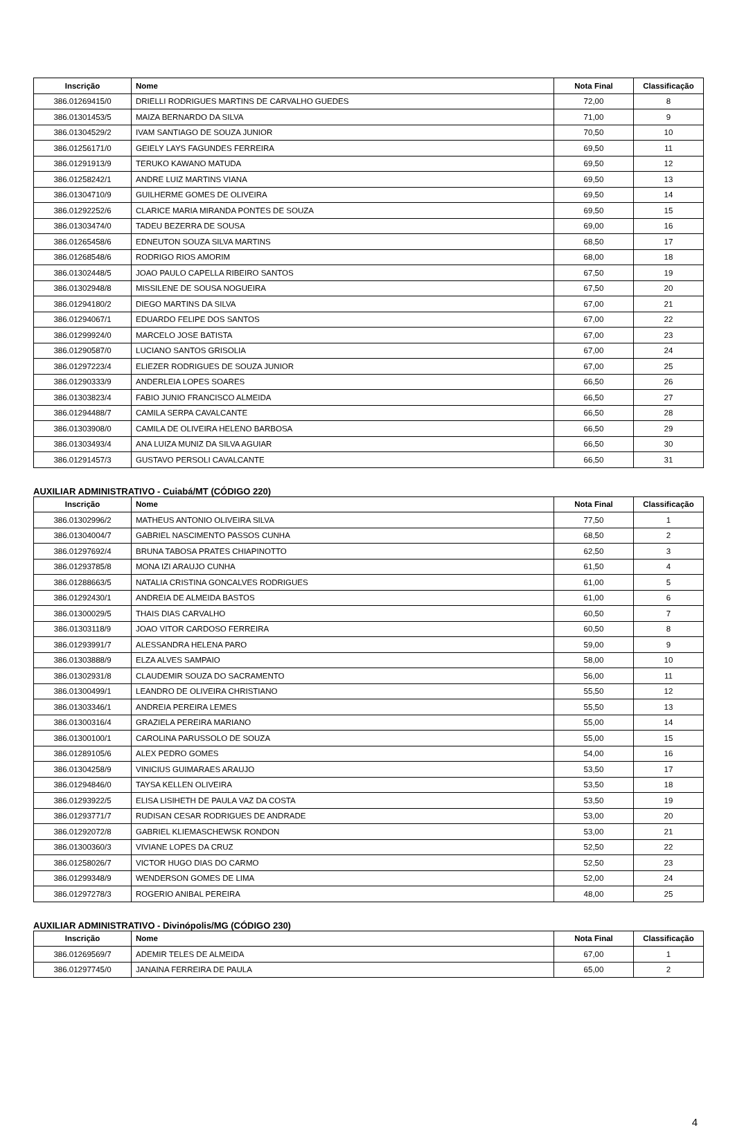| Inscrição | Nome | Nota Final | Classificação |
| --- | --- | --- | --- |
| 386.01269415/0 | DRIELLI RODRIGUES MARTINS DE CARVALHO GUEDES | 72,00 | 8 |
| 386.01301453/5 | MAIZA BERNARDO DA SILVA | 71,00 | 9 |
| 386.01304529/2 | IVAM SANTIAGO DE SOUZA JUNIOR | 70,50 | 10 |
| 386.01256171/0 | GEIELY LAYS FAGUNDES FERREIRA | 69,50 | 11 |
| 386.01291913/9 | TERUKO KAWANO MATUDA | 69,50 | 12 |
| 386.01258242/1 | ANDRE LUIZ MARTINS VIANA | 69,50 | 13 |
| 386.01304710/9 | GUILHERME GOMES DE OLIVEIRA | 69,50 | 14 |
| 386.01292252/6 | CLARICE MARIA MIRANDA PONTES DE SOUZA | 69,50 | 15 |
| 386.01303474/0 | TADEU BEZERRA DE SOUSA | 69,00 | 16 |
| 386.01265458/6 | EDNEUTON SOUZA SILVA MARTINS | 68,50 | 17 |
| 386.01268548/6 | RODRIGO RIOS AMORIM | 68,00 | 18 |
| 386.01302448/5 | JOAO PAULO CAPELLA RIBEIRO SANTOS | 67,50 | 19 |
| 386.01302948/8 | MISSILENE DE SOUSA NOGUEIRA | 67,50 | 20 |
| 386.01294180/2 | DIEGO MARTINS DA SILVA | 67,00 | 21 |
| 386.01294067/1 | EDUARDO FELIPE DOS SANTOS | 67,00 | 22 |
| 386.01299924/0 | MARCELO JOSE BATISTA | 67,00 | 23 |
| 386.01290587/0 | LUCIANO SANTOS GRISOLIA | 67,00 | 24 |
| 386.01297223/4 | ELIEZER RODRIGUES DE SOUZA JUNIOR | 67,00 | 25 |
| 386.01290333/9 | ANDERLEIA LOPES SOARES | 66,50 | 26 |
| 386.01303823/4 | FABIO JUNIO FRANCISCO ALMEIDA | 66,50 | 27 |
| 386.01294488/7 | CAMILA SERPA CAVALCANTE | 66,50 | 28 |
| 386.01303908/0 | CAMILA DE OLIVEIRA HELENO BARBOSA | 66,50 | 29 |
| 386.01303493/4 | ANA LUIZA MUNIZ DA SILVA AGUIAR | 66,50 | 30 |
| 386.01291457/3 | GUSTAVO PERSOLI CAVALCANTE | 66,50 | 31 |
AUXILIAR ADMINISTRATIVO - Cuiabá/MT (CÓDIGO 220)
| Inscrição | Nome | Nota Final | Classificação |
| --- | --- | --- | --- |
| 386.01302996/2 | MATHEUS ANTONIO OLIVEIRA SILVA | 77,50 | 1 |
| 386.01304004/7 | GABRIEL NASCIMENTO PASSOS CUNHA | 68,50 | 2 |
| 386.01297692/4 | BRUNA TABOSA PRATES CHIAPINOTTO | 62,50 | 3 |
| 386.01293785/8 | MONA IZI ARAUJO CUNHA | 61,50 | 4 |
| 386.01288663/5 | NATALIA CRISTINA GONCALVES RODRIGUES | 61,00 | 5 |
| 386.01292430/1 | ANDREIA DE ALMEIDA BASTOS | 61,00 | 6 |
| 386.01300029/5 | THAIS DIAS CARVALHO | 60,50 | 7 |
| 386.01303118/9 | JOAO VITOR CARDOSO FERREIRA | 60,50 | 8 |
| 386.01293991/7 | ALESSANDRA HELENA PARO | 59,00 | 9 |
| 386.01303888/9 | ELZA ALVES SAMPAIO | 58,00 | 10 |
| 386.01302931/8 | CLAUDEMIR SOUZA DO SACRAMENTO | 56,00 | 11 |
| 386.01300499/1 | LEANDRO DE OLIVEIRA CHRISTIANO | 55,50 | 12 |
| 386.01303346/1 | ANDREIA PEREIRA LEMES | 55,50 | 13 |
| 386.01300316/4 | GRAZIELA PEREIRA MARIANO | 55,00 | 14 |
| 386.01300100/1 | CAROLINA PARUSSOLO DE SOUZA | 55,00 | 15 |
| 386.01289105/6 | ALEX PEDRO GOMES | 54,00 | 16 |
| 386.01304258/9 | VINICIUS GUIMARAES ARAUJO | 53,50 | 17 |
| 386.01294846/0 | TAYSA KELLEN OLIVEIRA | 53,50 | 18 |
| 386.01293922/5 | ELISA LISIHETH DE PAULA VAZ DA COSTA | 53,50 | 19 |
| 386.01293771/7 | RUDISAN CESAR RODRIGUES DE ANDRADE | 53,00 | 20 |
| 386.01292072/8 | GABRIEL KLIEMASCHEWSK RONDON | 53,00 | 21 |
| 386.01300360/3 | VIVIANE LOPES DA CRUZ | 52,50 | 22 |
| 386.01258026/7 | VICTOR HUGO DIAS DO CARMO | 52,50 | 23 |
| 386.01299348/9 | WENDERSON GOMES DE LIMA | 52,00 | 24 |
| 386.01297278/3 | ROGERIO ANIBAL PEREIRA | 48,00 | 25 |
AUXILIAR ADMINISTRATIVO - Divinópolis/MG (CÓDIGO 230)
| Inscrição | Nome | Nota Final | Classificação |
| --- | --- | --- | --- |
| 386.01269569/7 | ADEMIR TELES DE ALMEIDA | 67,00 | 1 |
| 386.01297745/0 | JANAINA FERREIRA DE PAULA | 65,00 | 2 |
4